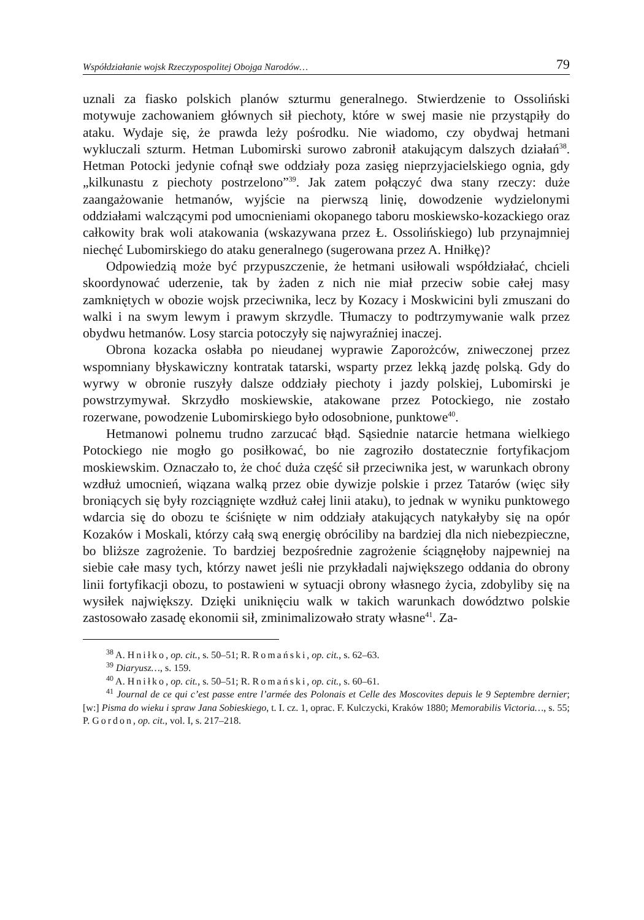Współdziałanie wojsk Rzeczypospolitej Obojga Narodów… 79
uznali za fiasko polskich planów szturmu generalnego. Stwierdzenie to Ossoliński motywuje zachowaniem głównych sił piechoty, które w swej masie nie przystąpiły do ataku. Wydaje się, że prawda leży pośrodku. Nie wiadomo, czy obydwaj hetmani wykluczali szturm. Hetman Lubomirski surowo zabronił atakującym dalszych działań<sup>38</sup>. Hetman Potocki jedynie cofnął swe oddziały poza zasięg nieprzyjacielskiego ognia, gdy „kilkunastu z piechoty postrzelono”<sup>39</sup>. Jak zatem połączyć dwa stany rzeczy: duże zaangażowanie hetmanów, wyjście na pierwszą linię, dowodzenie wydzielonymi oddziałami walczącymi pod umocnieniami okopanego taboru moskiewsko-kozackiego oraz całkowity brak woli atakowania (wskazywana przez Ł. Ossolińskiego) lub przynajmniej niechęć Lubomirskiego do ataku generalnego (sugerowana przez A. Hniłkę)?
Odpowiedzią może być przypuszczenie, że hetmani usiłowali współdziałać, chcieli skoordynować uderzenie, tak by żaden z nich nie miał przeciw sobie całej masy zamkniętych w obozie wojsk przeciwnika, lecz by Kozacy i Moskwicini byli zmuszani do walki i na swym lewym i prawym skrzydle. Tłumaczy to podtrzymywanie walk przez obydwu hetmanów. Losy starcia potoczyły się najwyraźniej inaczej.
Obrona kozacka osłabła po nieudanej wyprawie Zaporożców, zniweczonej przez wspomniany błyskawiczny kontratak tatarski, wsparty przez lekką jazdę polską. Gdy do wyrwy w obronie ruszyły dalsze oddziały piechoty i jazdy polskiej, Lubomirski je powstrzymywał. Skrzydło moskiewskie, atakowane przez Potockiego, nie zostało rozerwane, powodzenie Lubomirskiego było odosobnione, punktowe<sup>40</sup>.
Hetmanowi polnemu trudno zarzucać błąd. Sąsiednie natarcie hetmana wielkiego Potockiego nie mogło go posiłkować, bo nie zagroziło dostatecznie fortyfikacjom moskiewskim. Oznaczało to, że choć duża część sił przeciwnika jest, w warunkach obrony wzdłuż umocnień, wiązana walką przez obie dywizje polskie i przez Tatarów (więc siły broniących się były rozciągnięte wzdłuż całej linii ataku), to jednak w wyniku punktowego wdarcia się do obozu te ściśnięte w nim oddziały atakujących natykałyby się na opór Kozaków i Moskali, którzy całą swą energię obróciliby na bardziej dla nich niebezpieczne, bo bliższe zagrożenie. To bardziej bezpośrednie zagrożenie ściągnęłoby najpewniej na siebie całe masy tych, którzy nawet jeśli nie przykładali największego oddania do obrony linii fortyfikacji obozu, to postawieni w sytuacji obrony własnego życia, zdobyliby się na wysiłek największy. Dzięki uniknięciu walk w takich warunkach dowództwo polskie zastosowało zasadę ekonomii sił, zminimalizowało straty własne<sup>41</sup>. Za-
<sup>38</sup> A. Hniłko, op. cit., s. 50–51; R. Romański, op. cit., s. 62–63.
<sup>39</sup> Diaryusz…, s. 159.
<sup>40</sup> A. Hniłko, op. cit., s. 50–51; R. Romański, op. cit., s. 60–61.
<sup>41</sup> Journal de ce qui c’est passe entre l’armée des Polonais et Celle des Moscovites depuis le 9 Septembre dernier; [w:] Pisma do wieku i spraw Jana Sobieskiego, t. I. cz. 1, oprac. F. Kulczycki, Kraków 1880; Memorabilis Victoria…, s. 55; P. Gordon, op. cit., vol. I, s. 217–218.